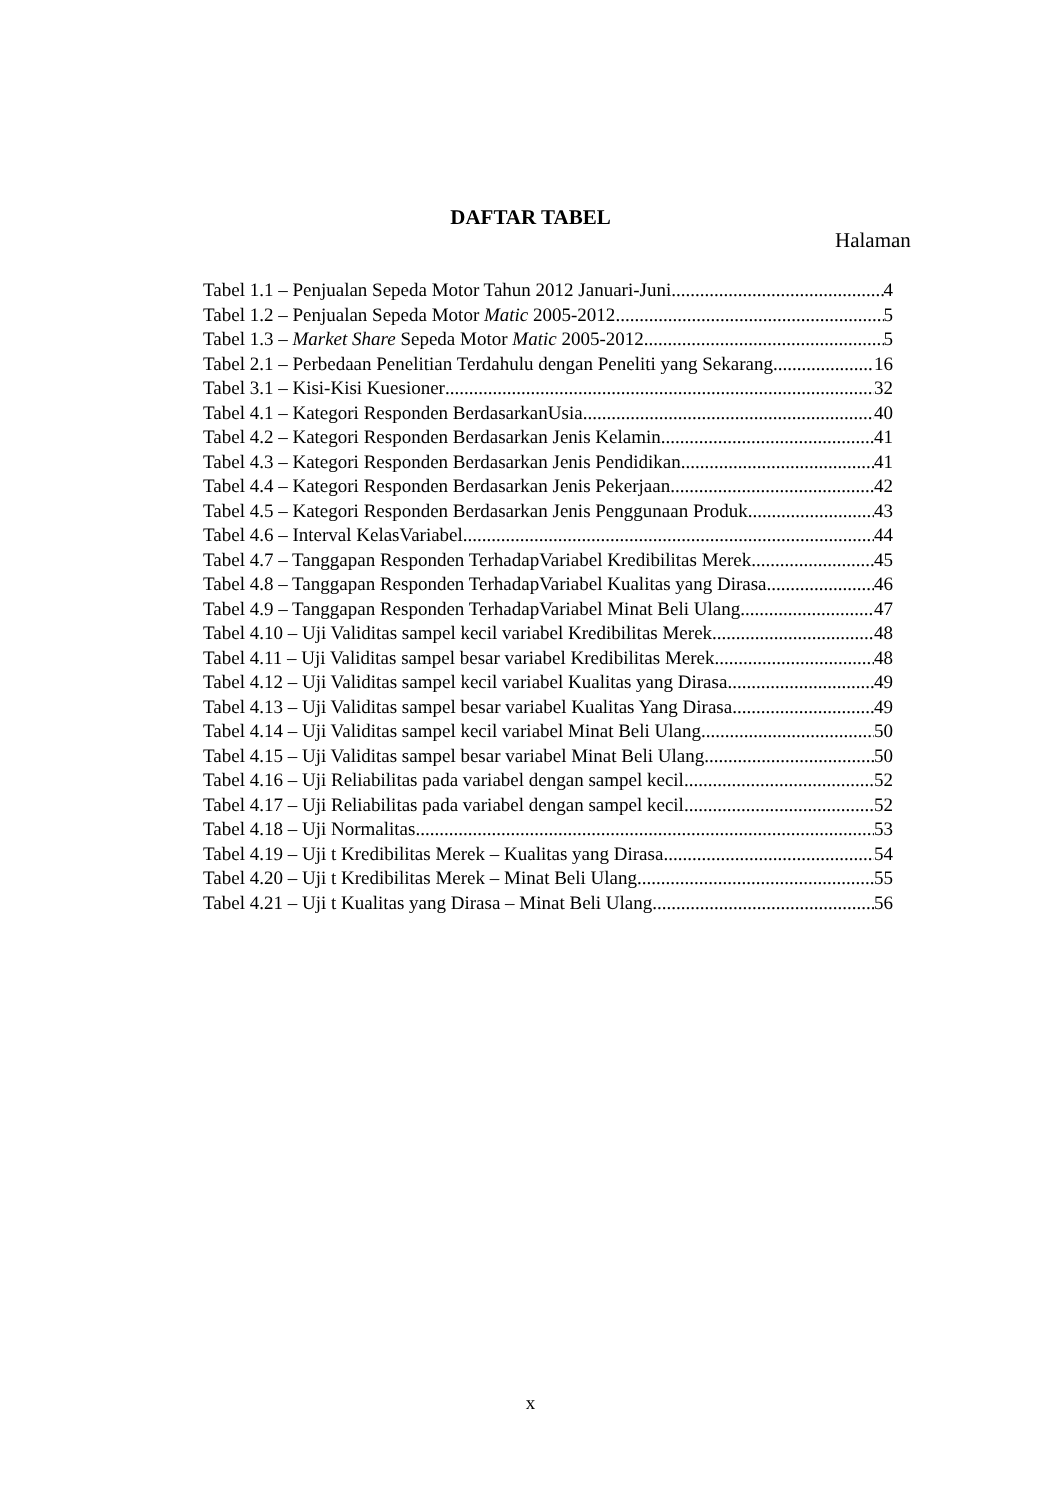DAFTAR TABEL
Halaman
Tabel 1.1 – Penjualan Sepeda Motor Tahun 2012 Januari-Juni 4
Tabel 1.2 – Penjualan Sepeda Motor Matic 2005-2012 5
Tabel 1.3 – Market Share Sepeda Motor Matic 2005-2012 5
Tabel 2.1 – Perbedaan Penelitian Terdahulu dengan Peneliti yang Sekarang 16
Tabel 3.1 – Kisi-Kisi Kuesioner 32
Tabel 4.1 – Kategori Responden BerdasarkanUsia 40
Tabel 4.2 – Kategori Responden Berdasarkan Jenis Kelamin 41
Tabel 4.3 – Kategori Responden Berdasarkan Jenis Pendidikan 41
Tabel 4.4 – Kategori Responden Berdasarkan Jenis Pekerjaan 42
Tabel 4.5 – Kategori Responden Berdasarkan Jenis Penggunaan Produk 43
Tabel 4.6 – Interval KelasVariabel 44
Tabel 4.7 – Tanggapan Responden TerhadapVariabel Kredibilitas Merek 45
Tabel 4.8 – Tanggapan Responden TerhadapVariabel Kualitas yang Dirasa 46
Tabel 4.9 – Tanggapan Responden TerhadapVariabel Minat Beli Ulang 47
Tabel 4.10 – Uji Validitas sampel kecil variabel Kredibilitas Merek 48
Tabel 4.11 – Uji Validitas sampel besar variabel Kredibilitas Merek 48
Tabel 4.12 – Uji Validitas sampel kecil variabel Kualitas yang Dirasa 49
Tabel 4.13 – Uji Validitas sampel besar variabel Kualitas Yang Dirasa 49
Tabel 4.14 – Uji Validitas sampel kecil variabel Minat Beli Ulang 50
Tabel 4.15 – Uji Validitas sampel besar variabel Minat Beli Ulang 50
Tabel 4.16 – Uji Reliabilitas pada variabel dengan sampel kecil 52
Tabel 4.17 – Uji Reliabilitas pada variabel dengan sampel kecil 52
Tabel 4.18 – Uji Normalitas 53
Tabel 4.19 – Uji t Kredibilitas Merek – Kualitas yang Dirasa 54
Tabel 4.20 – Uji t Kredibilitas Merek – Minat Beli Ulang 55
Tabel 4.21 – Uji t Kualitas yang Dirasa – Minat Beli Ulang 56
x